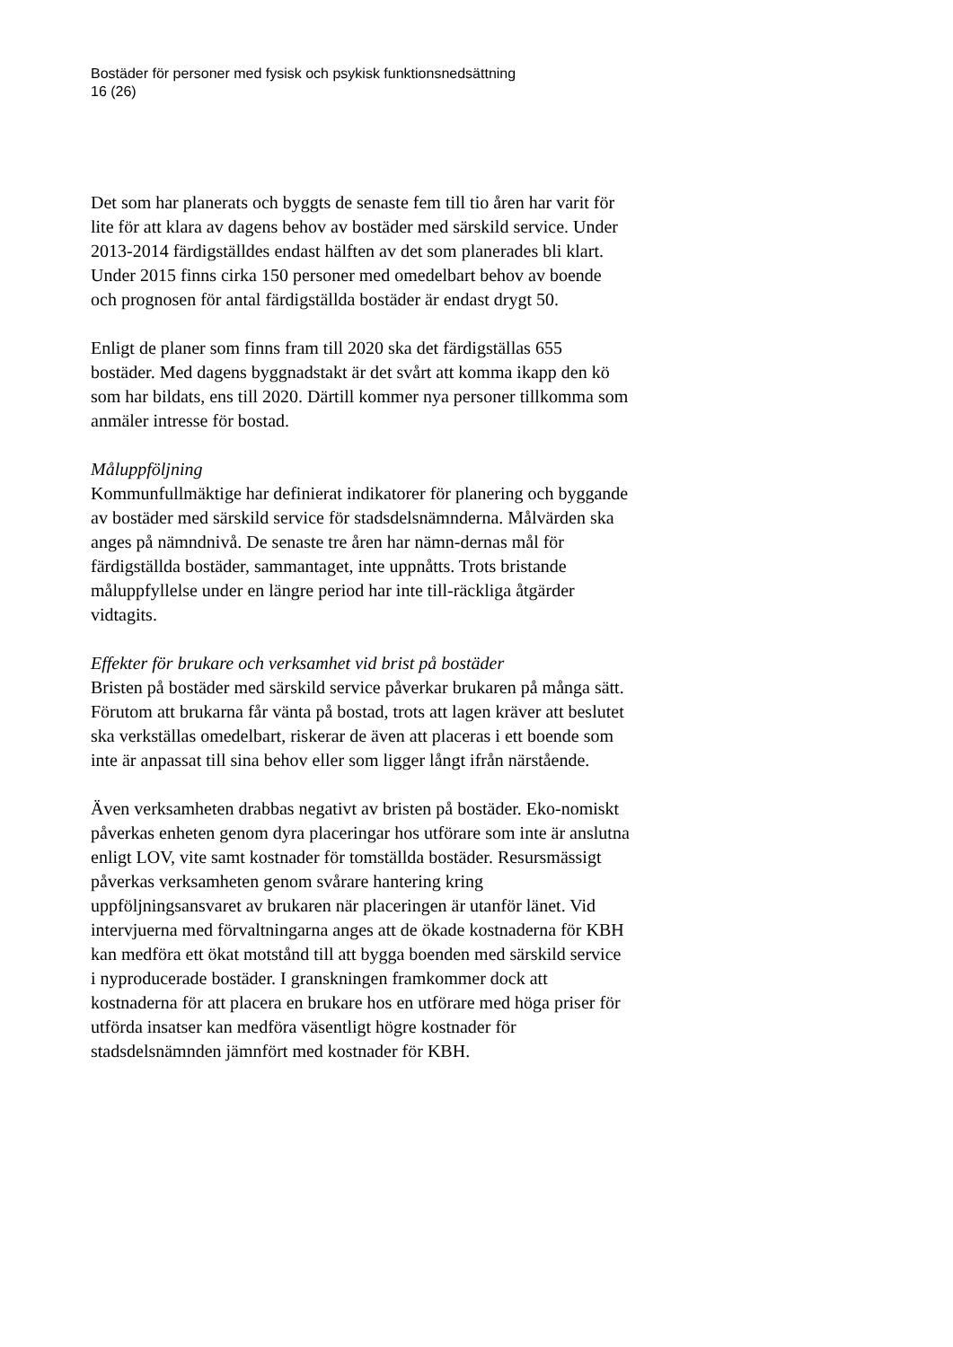Bostäder för personer med fysisk och psykisk funktionsnedsättning
16 (26)
Det som har planerats och byggts de senaste fem till tio åren har varit för lite för att klara av dagens behov av bostäder med särskild service. Under 2013-2014 färdigställdes endast hälften av det som planerades bli klart. Under 2015 finns cirka 150 personer med omedelbart behov av boende och prognosen för antal färdigställda bostäder är endast drygt 50.
Enligt de planer som finns fram till 2020 ska det färdigställas 655 bostäder. Med dagens byggnadstakt är det svårt att komma ikapp den kö som har bildats, ens till 2020. Därtill kommer nya personer tillkomma som anmäler intresse för bostad.
Måluppföljning
Kommunfullmäktige har definierat indikatorer för planering och byggande av bostäder med särskild service för stadsdelsnämnderna. Målvärden ska anges på nämndnivå. De senaste tre åren har nämn-dernas mål för färdigställda bostäder, sammantaget, inte uppnåtts. Trots bristande måluppfyllelse under en längre period har inte till-räckliga åtgärder vidtagits.
Effekter för brukare och verksamhet vid brist på bostäder
Bristen på bostäder med särskild service påverkar brukaren på många sätt. Förutom att brukarna får vänta på bostad, trots att lagen kräver att beslutet ska verkställas omedelbart, riskerar de även att placeras i ett boende som inte är anpassat till sina behov eller som ligger långt ifrån närstående.
Även verksamheten drabbas negativt av bristen på bostäder. Eko-nomiskt påverkas enheten genom dyra placeringar hos utförare som inte är anslutna enligt LOV, vite samt kostnader för tomställda bostäder. Resursmässigt påverkas verksamheten genom svårare hantering kring uppföljningsansvaret av brukaren när placeringen är utanför länet. Vid intervjuerna med förvaltningarna anges att de ökade kostnaderna för KBH kan medföra ett ökat motstånd till att bygga boenden med särskild service i nyproducerade bostäder. I granskningen framkommer dock att kostnaderna för att placera en brukare hos en utförare med höga priser för utförda insatser kan medföra väsentligt högre kostnader för stadsdelsnämnden jämnfört med kostnader för KBH.